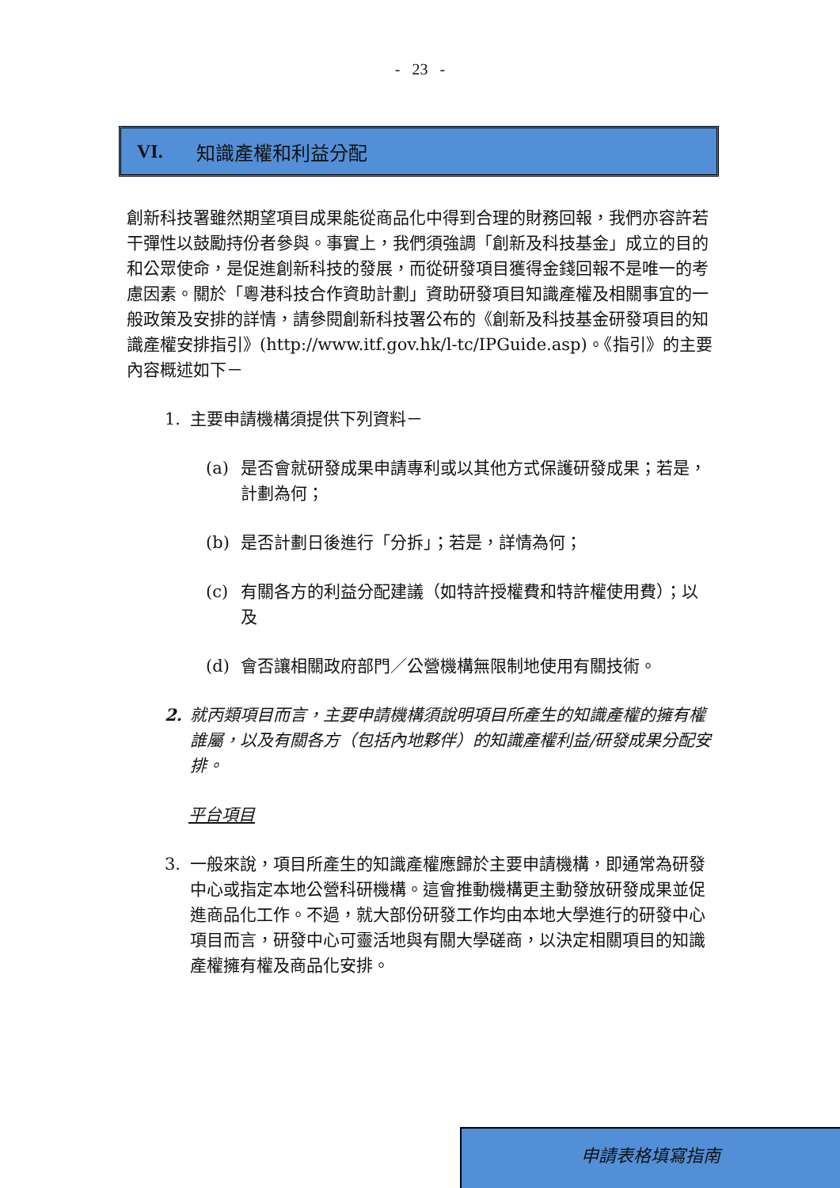- 23 -
VI. 知識產權和利益分配
創新科技署雖然期望項目成果能從商品化中得到合理的財務回報，我們亦容許若干彈性以鼓勵持份者參與。事實上，我們須強調「創新及科技基金」成立的目的和公眾使命，是促進創新科技的發展，而從研發項目獲得金錢回報不是唯一的考慮因素。關於「粵港科技合作資助計劃」資助研發項目知識產權及相關事宜的一般政策及安排的詳情，請參閱創新科技署公布的《創新及科技基金研發項目的知識產權安排指引》(http://www.itf.gov.hk/l-tc/IPGuide.asp)。《指引》的主要內容概述如下－
1. 主要申請機構須提供下列資料－
(a) 是否會就研發成果申請專利或以其他方式保護研發成果；若是，計劃為何；
(b) 是否計劃日後進行「分拆」；若是，詳情為何；
(c) 有關各方的利益分配建議（如特許授權費和特許權使用費）；以及
(d) 會否讓相關政府部門／公營機構無限制地使用有關技術。
2. 就丙類項目而言，主要申請機構須說明項目所產生的知識產權的擁有權誰屬，以及有關各方（包括內地夥伴）的知識產權利益/研發成果分配安排。
平台項目
3. 一般來說，項目所產生的知識產權應歸於主要申請機構，即通常為研發中心或指定本地公營科研機構。這會推動機構更主動發放研發成果並促進商品化工作。不過，就大部份研發工作均由本地大學進行的研發中心項目而言，研發中心可靈活地與有關大學磋商，以決定相關項目的知識產權擁有權及商品化安排。
申請表格填寫指南